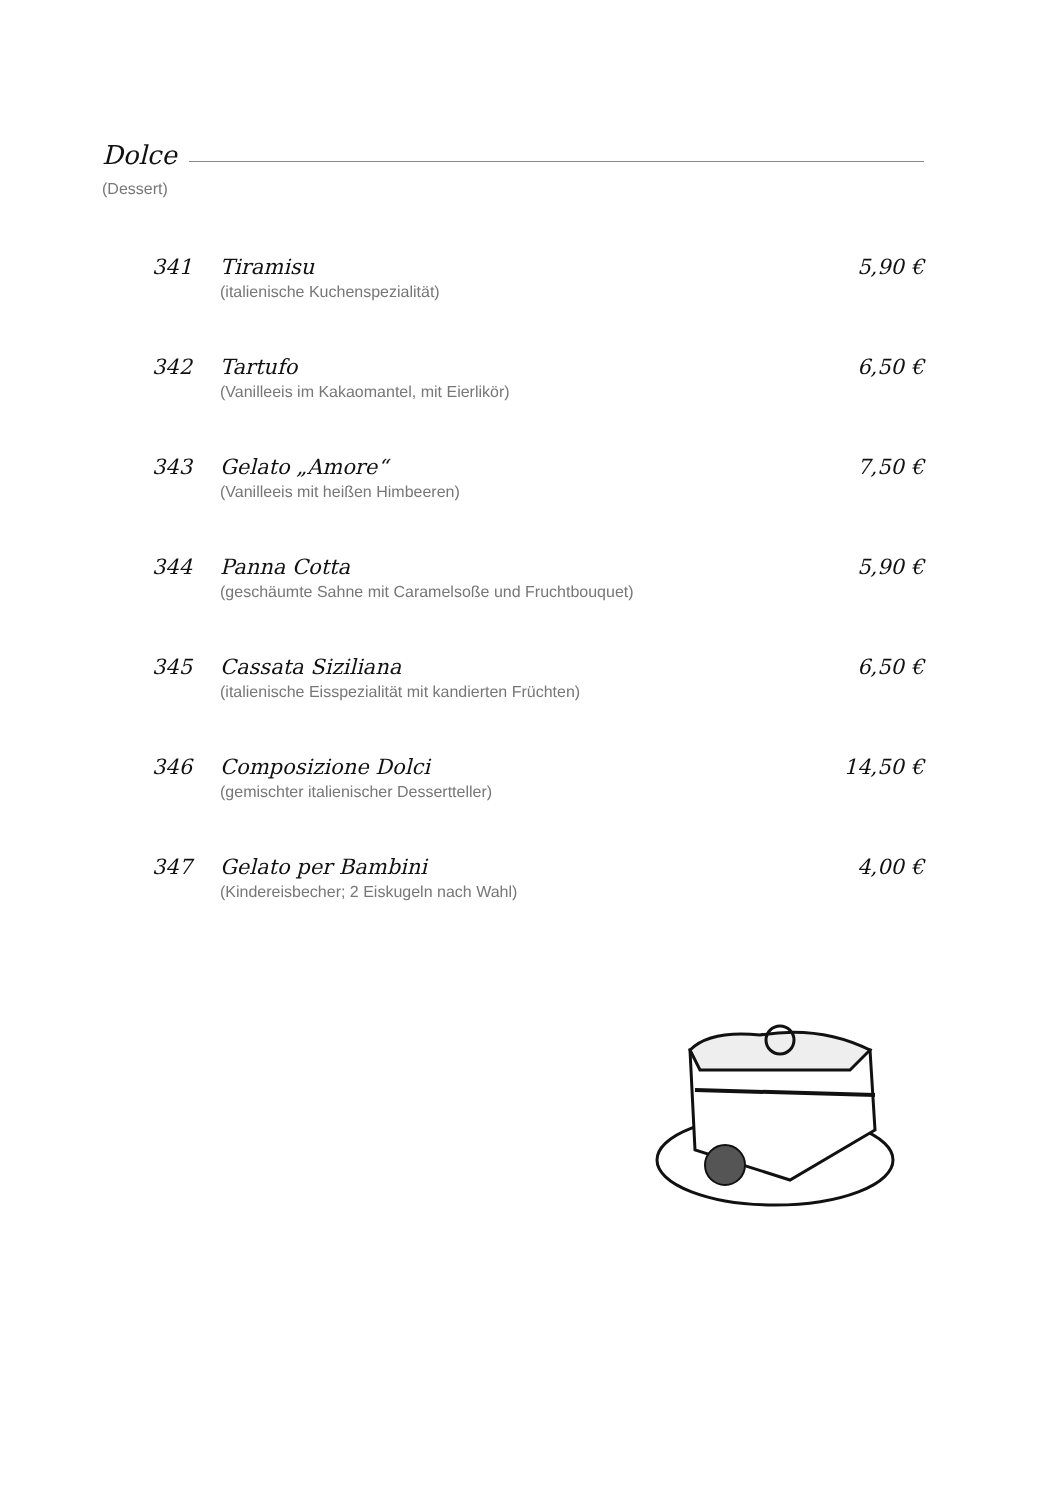Dolce
(Dessert)
341 Tiramisu 5,90 €
(italienische Kuchenspezialität)
342 Tartufo 6,50 €
(Vanilleeis im Kakaomantel, mit Eierlikör)
343 Gelato „Amore“7,50 €
(Vanilleeis mit heißen Himbeeren)
344 Panna Cotta 5,90 €
(geschäumte Sahne mit Caramelsoße und Fruchtbouquet)
345 Cassata Siziliana 6,50 €
(italienische Eisspezialität mit kandierten Früchten)
346 Composizione Dolci 14,50 €
(gemischter italienischer Dessertteller)
347 Gelato per Bambini 4,00 €
(Kindereisbecher; 2 Eiskugeln nach Wahl)